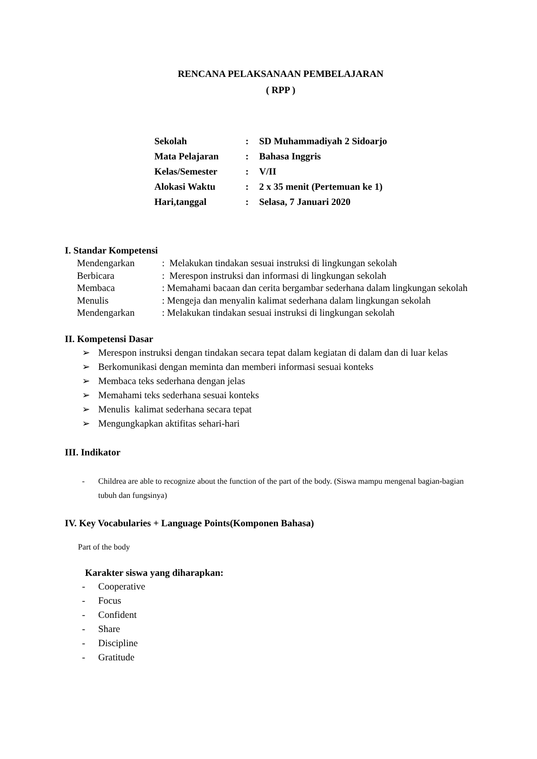RENCANA PELAKSANAAN PEMBELAJARAN
( RPP )
| Sekolah | : | SD Muhammadiyah 2 Sidoarjo |
| Mata Pelajaran | : | Bahasa Inggris |
| Kelas/Semester | : | V/II |
| Alokasi Waktu | : | 2 x 35 menit (Pertemuan ke 1) |
| Hari,tanggal | : | Selasa, 7 Januari 2020 |
I. Standar Kompetensi
| Mendengarkan | : Melakukan tindakan sesuai instruksi di lingkungan sekolah |
| Berbicara | : Merespon instruksi dan informasi di lingkungan sekolah |
| Membaca | : Memahami bacaan dan cerita bergambar sederhana dalam lingkungan sekolah |
| Menulis | : Mengeja dan menyalin kalimat sederhana dalam lingkungan sekolah |
| Mendengarkan | : Melakukan tindakan sesuai instruksi di lingkungan sekolah |
II. Kompetensi Dasar
➢ Merespon instruksi dengan tindakan secara tepat dalam kegiatan di dalam dan di luar kelas
➢ Berkomunikasi dengan meminta dan memberi informasi sesuai konteks
➢ Membaca teks sederhana dengan jelas
➢ Memahami teks sederhana sesuai konteks
➢ Menulis kalimat sederhana secara tepat
➢ Mengungkapkan aktifitas sehari-hari
III. Indikator
- Childrea are able to recognize about the function of the part of the body. (Siswa mampu mengenal bagian-bagian tubuh dan fungsinya)
IV. Key Vocabularies + Language Points(Komponen Bahasa)
Part of the body
Karakter siswa yang diharapkan:
- Cooperative
- Focus
- Confident
- Share
- Discipline
- Gratitude